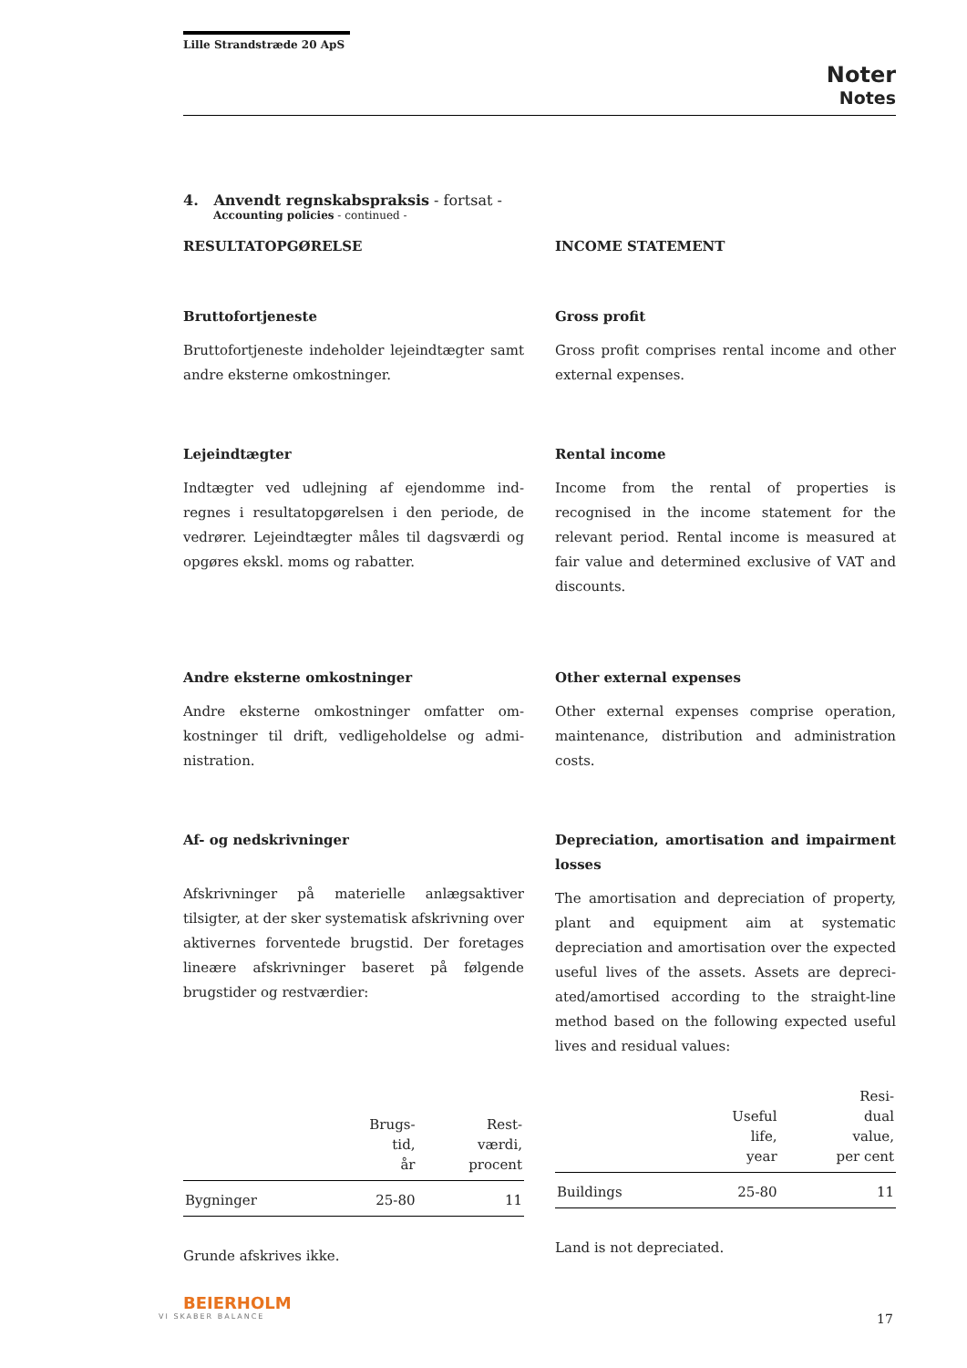Lille Strandstræde 20 ApS
Noter
Notes
4. Anvendt regnskabspraksis - fortsat -
Accounting policies - continued -
RESULTATOPGØRELSE
Bruttofortjeneste
Bruttofortjeneste indeholder lejeindtægter samt andre eksterne omkostninger.
Lejeindtægter
Indtægter ved udlejning af ejendomme ind­regnes i resultatopgørelsen i den periode, de vedrører. Lejeindtægter måles til dagsværdi og opgøres ekskl. moms og rabatter.
Andre eksterne omkostninger
Andre eksterne omkostninger omfatter om­kostninger til drift, vedligeholdelse og admi­nistration.
Af- og nedskrivninger
Afskrivninger på materielle anlægsaktiver tilsigter, at der sker systematisk afskrivning over aktivernes forventede brugstid. Der foretages lineære afskrivninger baseret på følgende brugstider og restværdier:
| | Brugs- tid, år | Rest- værdi, procent |
| --- | --- | --- |
| Bygninger | 25-80 | 11 |
Grunde afskrives ikke.
INCOME STATEMENT
Gross profit
Gross profit comprises rental income and other external expenses.
Rental income
Income from the rental of properties is recognised in the income statement for the relevant period. Rental income is measured at fair value and determined exclusive of VAT and discounts.
Other external expenses
Other external expenses comprise operation, maintenance, distribution and administration costs.
Depreciation, amortisation and impair­ment losses
The amortisation and depreciation of property, plant and equipment aim at systematic depreciation and amortisation over the expected useful lives of the assets. Assets are depreci­ated/amortised according to the straight-line method based on the following expected useful lives and residual values:
| | Useful life, year | Resi- dual value, per cent |
| --- | --- | --- |
| Buildings | 25-80 | 11 |
Land is not depreciated.
BEIERHOLM
VI SKABER BALANCE
17